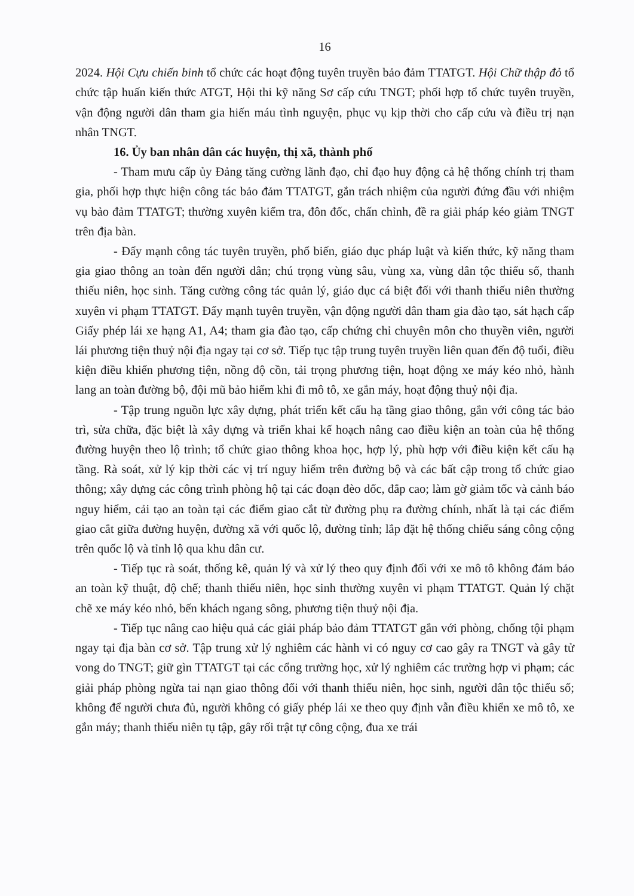16
2024. Hội Cựu chiến binh tổ chức các hoạt động tuyên truyền bảo đảm TTATGT. Hội Chữ thập đỏ tổ chức tập huấn kiến thức ATGT, Hội thi kỹ năng Sơ cấp cứu TNGT; phối hợp tổ chức tuyên truyền, vận động người dân tham gia hiến máu tình nguyện, phục vụ kịp thời cho cấp cứu và điều trị nạn nhân TNGT.
16. Ủy ban nhân dân các huyện, thị xã, thành phố
- Tham mưu cấp ủy Đảng tăng cường lãnh đạo, chỉ đạo huy động cả hệ thống chính trị tham gia, phối hợp thực hiện công tác bảo đảm TTATGT, gắn trách nhiệm của người đứng đầu với nhiệm vụ bảo đảm TTATGT; thường xuyên kiểm tra, đôn đốc, chấn chỉnh, đề ra giải pháp kéo giảm TNGT trên địa bàn.
- Đẩy mạnh công tác tuyên truyền, phổ biến, giáo dục pháp luật và kiến thức, kỹ năng tham gia giao thông an toàn đến người dân; chú trọng vùng sâu, vùng xa, vùng dân tộc thiểu số, thanh thiếu niên, học sinh. Tăng cường công tác quản lý, giáo dục cá biệt đối với thanh thiếu niên thường xuyên vi phạm TTATGT. Đẩy mạnh tuyên truyền, vận động người dân tham gia đào tạo, sát hạch cấp Giấy phép lái xe hạng A1, A4; tham gia đào tạo, cấp chứng chỉ chuyên môn cho thuyền viên, người lái phương tiện thuỷ nội địa ngay tại cơ sở. Tiếp tục tập trung tuyên truyền liên quan đến độ tuổi, điều kiện điều khiển phương tiện, nồng độ cồn, tải trọng phương tiện, hoạt động xe máy kéo nhỏ, hành lang an toàn đường bộ, đội mũ bảo hiểm khi đi mô tô, xe gắn máy, hoạt động thuỷ nội địa.
- Tập trung nguồn lực xây dựng, phát triển kết cấu hạ tầng giao thông, gắn với công tác bảo trì, sửa chữa, đặc biệt là xây dựng và triển khai kế hoạch nâng cao điều kiện an toàn của hệ thống đường huyện theo lộ trình; tổ chức giao thông khoa học, hợp lý, phù hợp với điều kiện kết cấu hạ tầng. Rà soát, xử lý kịp thời các vị trí nguy hiểm trên đường bộ và các bất cập trong tổ chức giao thông; xây dựng các công trình phòng hộ tại các đoạn đèo dốc, đắp cao; làm gờ giảm tốc và cảnh báo nguy hiểm, cải tạo an toàn tại các điểm giao cắt từ đường phụ ra đường chính, nhất là tại các điểm giao cắt giữa đường huyện, đường xã với quốc lộ, đường tỉnh; lắp đặt hệ thống chiếu sáng công cộng trên quốc lộ và tỉnh lộ qua khu dân cư.
- Tiếp tục rà soát, thống kê, quản lý và xử lý theo quy định đối với xe mô tô không đảm bảo an toàn kỹ thuật, độ chế; thanh thiếu niên, học sinh thường xuyên vi phạm TTATGT. Quản lý chặt chẽ xe máy kéo nhỏ, bến khách ngang sông, phương tiện thuỷ nội địa.
- Tiếp tục nâng cao hiệu quả các giải pháp bảo đảm TTATGT gắn với phòng, chống tội phạm ngay tại địa bàn cơ sở. Tập trung xử lý nghiêm các hành vi có nguy cơ cao gây ra TNGT và gây tử vong do TNGT; giữ gìn TTATGT tại các cổng trường học, xử lý nghiêm các trường hợp vi phạm; các giải pháp phòng ngừa tai nạn giao thông đối với thanh thiếu niên, học sinh, người dân tộc thiểu số; không để người chưa đủ, người không có giấy phép lái xe theo quy định vẫn điều khiển xe mô tô, xe gắn máy; thanh thiếu niên tụ tập, gây rối trật tự công cộng, đua xe trái